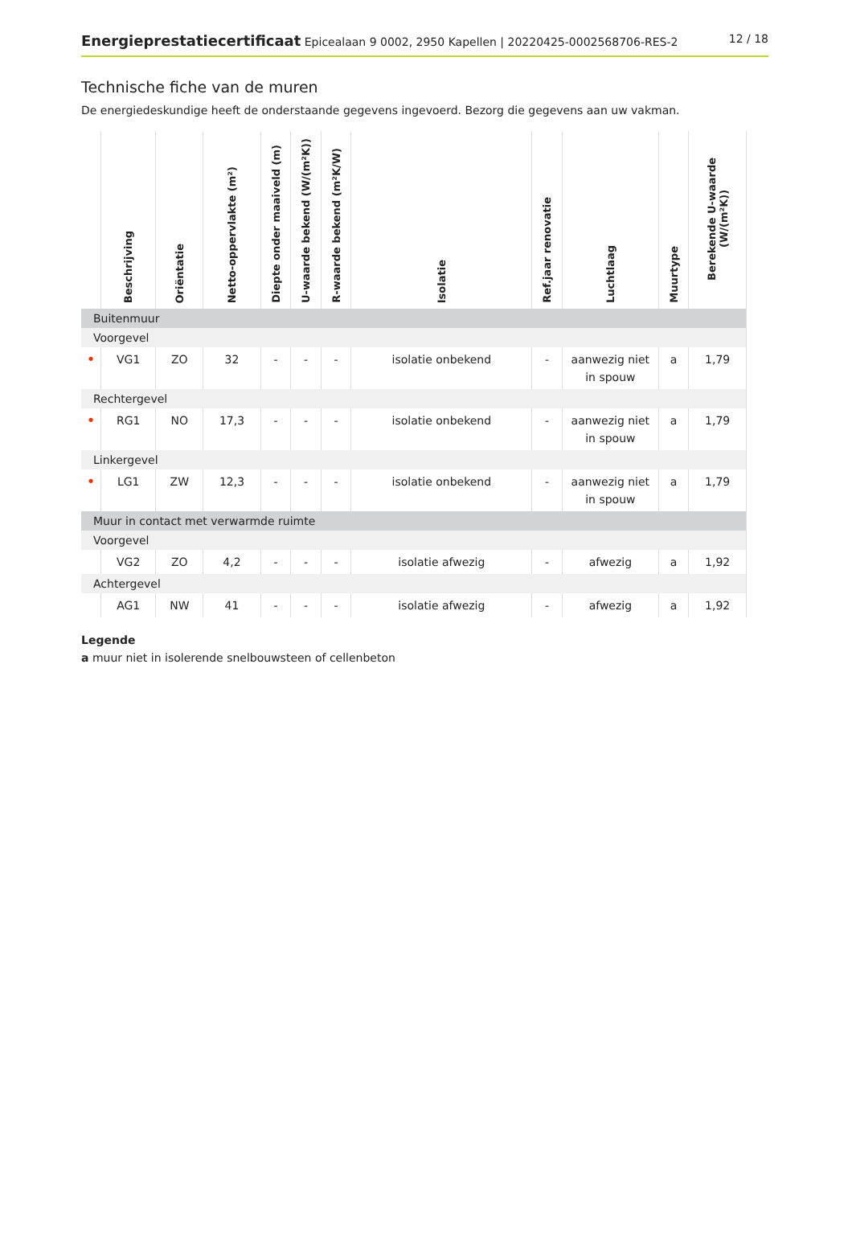Energieprestatiecertificaat Epicealaan 9 0002, 2950 Kapellen | 20220425-0002568706-RES-2
12 / 18
Technische fiche van de muren
De energiedeskundige heeft de onderstaande gegevens ingevoerd. Bezorg die gegevens aan uw vakman.
| | Beschrijving | Oriëntatie | Netto-oppervlakte (m²) | Diepte onder maaiveld (m) | U-waarde bekend (W/(m²K)) | R-waarde bekend (m²K/W) | Isolatie | Ref.jaar renovatie | Luchtlaag | Muurtype | Berekende U-waarde (W/(m²K)) |
| --- | --- | --- | --- | --- | --- | --- | --- | --- | --- | --- | --- |
| Buitenmuur | | | | | | | | | | | |
| Voorgevel | | | | | | | | | | | |
| • | VG1 | ZO | 32 | - | - | - | isolatie onbekend | - | aanwezig niet in spouw | a | 1,79 |
| Rechtergevel | | | | | | | | | | | |
| • | RG1 | NO | 17,3 | - | - | - | isolatie onbekend | - | aanwezig niet in spouw | a | 1,79 |
| Linkergevel | | | | | | | | | | | |
| • | LG1 | ZW | 12,3 | - | - | - | isolatie onbekend | - | aanwezig niet in spouw | a | 1,79 |
| Muur in contact met verwarmde ruimte | | | | | | | | | | | |
| Voorgevel | | | | | | | | | | | |
| | VG2 | ZO | 4,2 | - | - | - | isolatie afwezig | - | afwezig | a | 1,92 |
| Achtergevel | | | | | | | | | | | |
| | AG1 | NW | 41 | - | - | - | isolatie afwezig | - | afwezig | a | 1,92 |
Legende
a muur niet in isolerende snelbouwsteen of cellenbeton